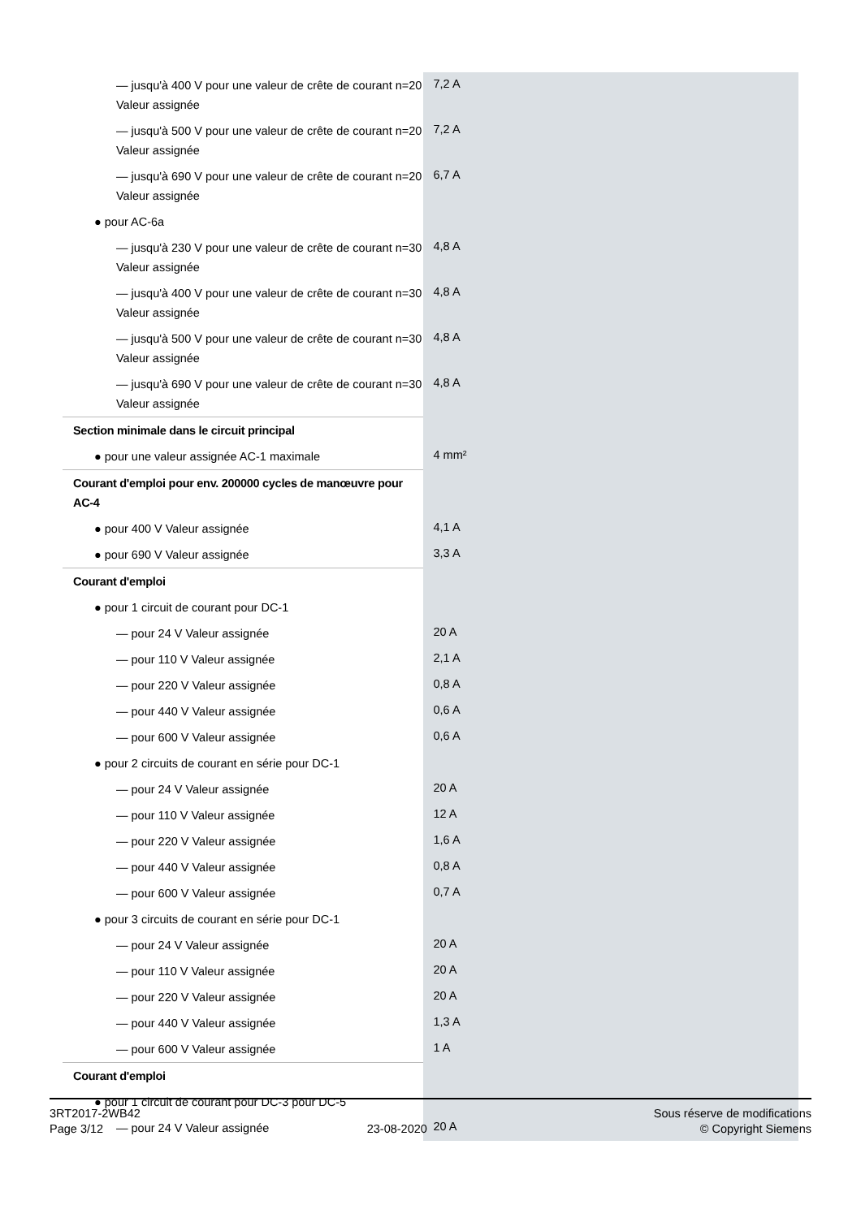| — jusqu'à 400 V pour une valeur de crête de courant n=20 Valeur assignée | 7,2 A |
| — jusqu'à 500 V pour une valeur de crête de courant n=20 Valeur assignée | 7,2 A |
| — jusqu'à 690 V pour une valeur de crête de courant n=20 Valeur assignée | 6,7 A |
| ● pour AC-6a | |
| — jusqu'à 230 V pour une valeur de crête de courant n=30 Valeur assignée | 4,8 A |
| — jusqu'à 400 V pour une valeur de crête de courant n=30 Valeur assignée | 4,8 A |
| — jusqu'à 500 V pour une valeur de crête de courant n=30 Valeur assignée | 4,8 A |
| — jusqu'à 690 V pour une valeur de crête de courant n=30 Valeur assignée | 4,8 A |
| Section minimale dans le circuit principal | |
| ● pour une valeur assignée AC-1 maximale | 4 mm² |
| Courant d'emploi pour env. 200000 cycles de manœuvre pour AC-4 | |
| ● pour 400 V Valeur assignée | 4,1 A |
| ● pour 690 V Valeur assignée | 3,3 A |
| Courant d'emploi | |
| ● pour 1 circuit de courant pour DC-1 | |
| — pour 24 V Valeur assignée | 20 A |
| — pour 110 V Valeur assignée | 2,1 A |
| — pour 220 V Valeur assignée | 0,8 A |
| — pour 440 V Valeur assignée | 0,6 A |
| — pour 600 V Valeur assignée | 0,6 A |
| ● pour 2 circuits de courant en série pour DC-1 | |
| — pour 24 V Valeur assignée | 20 A |
| — pour 110 V Valeur assignée | 12 A |
| — pour 220 V Valeur assignée | 1,6 A |
| — pour 440 V Valeur assignée | 0,8 A |
| — pour 600 V Valeur assignée | 0,7 A |
| ● pour 3 circuits de courant en série pour DC-1 | |
| — pour 24 V Valeur assignée | 20 A |
| — pour 110 V Valeur assignée | 20 A |
| — pour 220 V Valeur assignée | 20 A |
| — pour 440 V Valeur assignée | 1,3 A |
| — pour 600 V Valeur assignée | 1 A |
| Courant d'emploi | |
| ● pour 1 circuit de courant pour DC-3 pour DC-5 | |
| — pour 24 V Valeur assignée | 20 A |
3RT2017-2WB42
Page 3/12
23-08-2020
Sous réserve de modifications
© Copyright Siemens